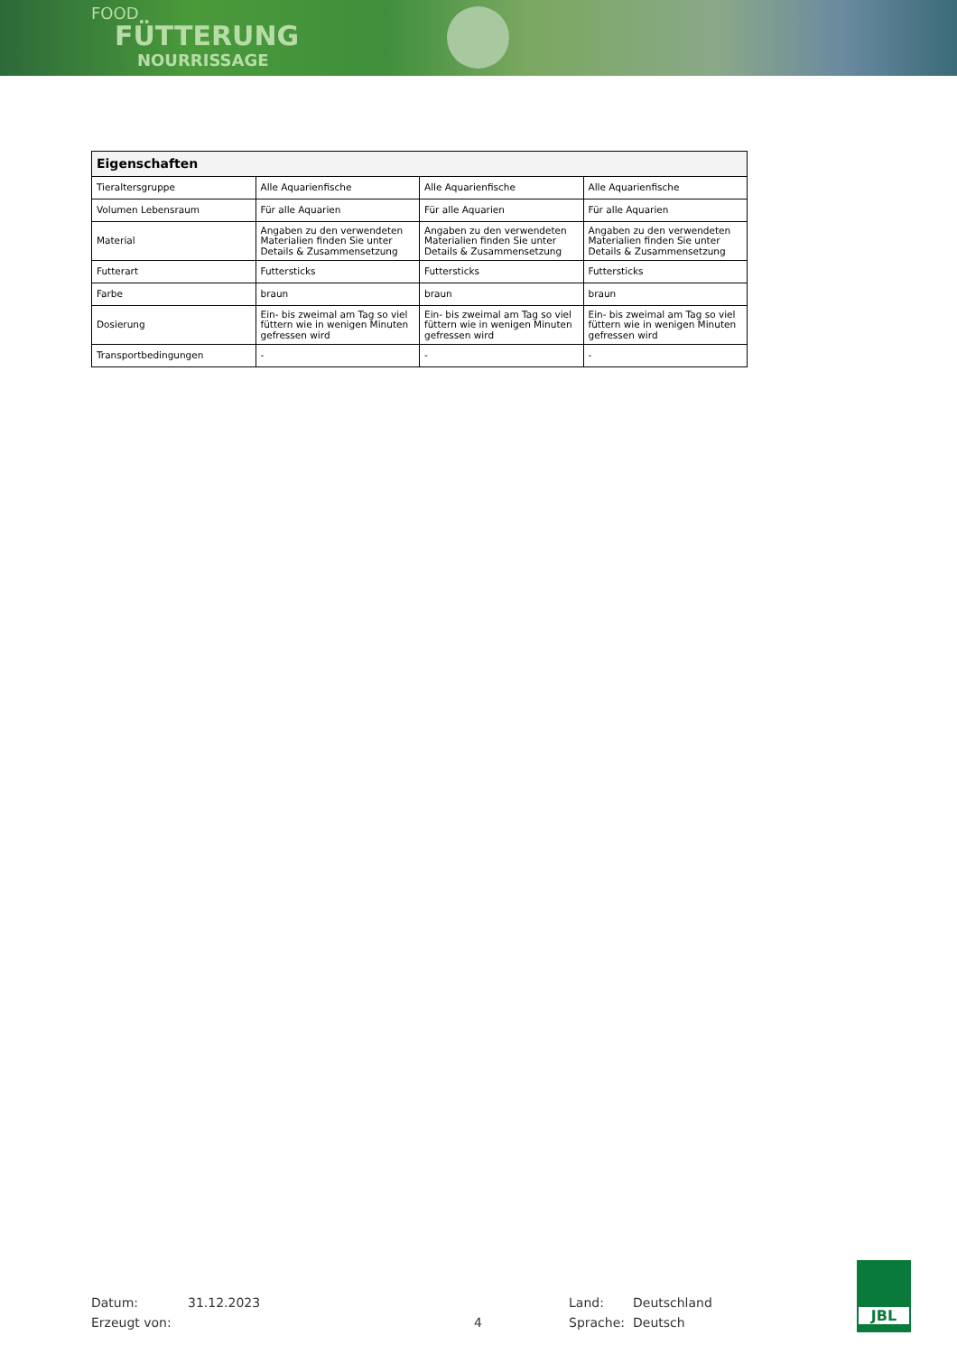FOOD
FÜTTERUNG
NOURRISSAGE
| Eigenschaften | | | |
| --- | --- | --- | --- |
| Tieraltersgruppe | Alle Aquarienfische | Alle Aquarienfische | Alle Aquarienfische |
| Volumen Lebensraum | Für alle Aquarien | Für alle Aquarien | Für alle Aquarien |
| Material | Angaben zu den verwendeten Materialien finden Sie unter Details & Zusammensetzung | Angaben zu den verwendeten Materialien finden Sie unter Details & Zusammensetzung | Angaben zu den verwendeten Materialien finden Sie unter Details & Zusammensetzung |
| Futterart | Futtersticks | Futtersticks | Futtersticks |
| Farbe | braun | braun | braun |
| Dosierung | Ein- bis zweimal am Tag so viel füttern wie in wenigen Minuten gefressen wird | Ein- bis zweimal am Tag so viel füttern wie in wenigen Minuten gefressen wird | Ein- bis zweimal am Tag so viel füttern wie in wenigen Minuten gefressen wird |
| Transportbedingungen | - | - | - |
Datum: 31.12.2023 Land: Deutschland
Erzeugt von: 4 Sprache: Deutsch
JBL